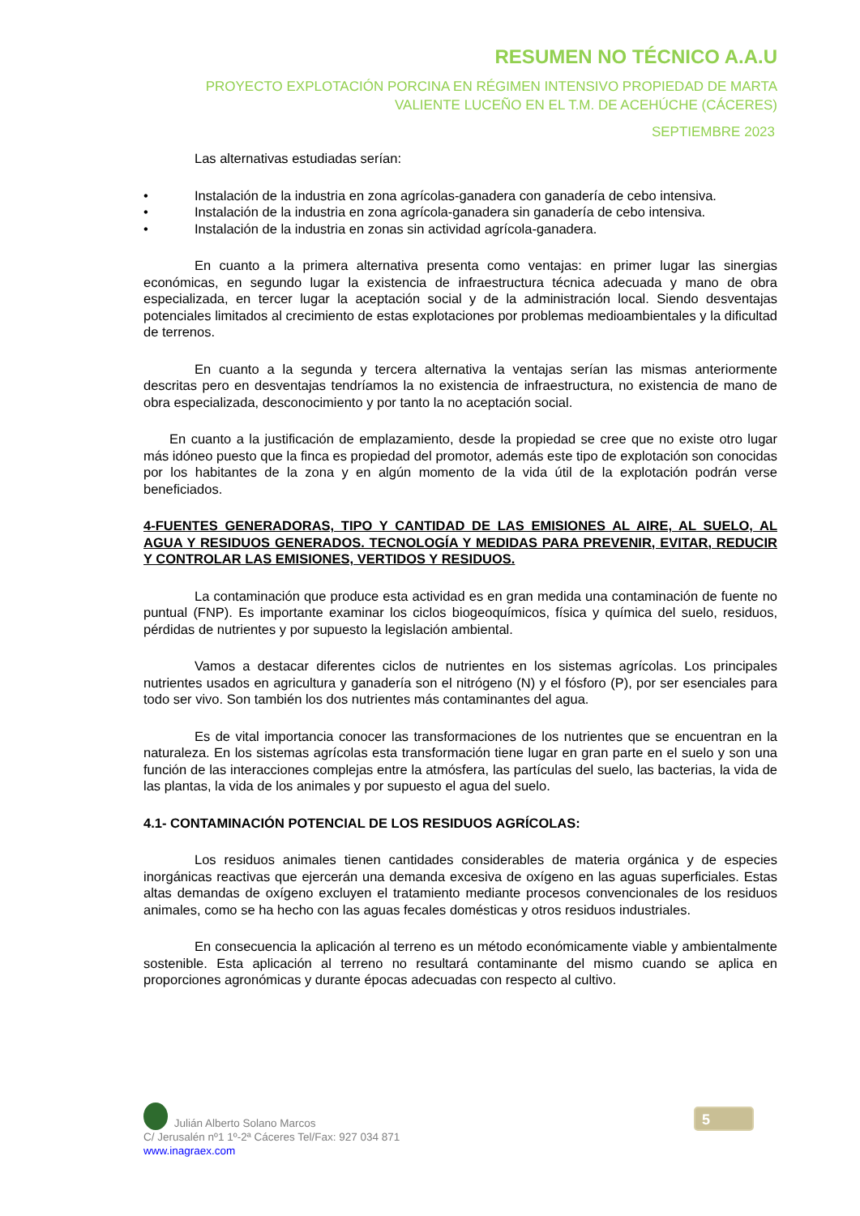RESUMEN NO TÉCNICO A.A.U
PROYECTO EXPLOTACIÓN PORCINA EN RÉGIMEN INTENSIVO PROPIEDAD DE MARTA VALIENTE LUCEÑO EN EL T.M. DE ACEHÚCHE (CÁCERES)
SEPTIEMBRE 2023
Las alternativas estudiadas serían:
• Instalación de la industria en zona agrícolas-ganadera con ganadería de cebo intensiva.
• Instalación de la industria en zona agrícola-ganadera sin ganadería de cebo intensiva.
• Instalación de la industria en zonas sin actividad agrícola-ganadera.
En cuanto a la primera alternativa presenta como ventajas: en primer lugar las sinergias económicas, en segundo lugar la existencia de infraestructura técnica adecuada y mano de obra especializada, en tercer lugar la aceptación social y de la administración local. Siendo desventajas potenciales limitados al crecimiento de estas explotaciones por problemas medioambientales y la dificultad de terrenos.
En cuanto a la segunda y tercera alternativa la ventajas serían las mismas anteriormente descritas pero en desventajas tendríamos la no existencia de infraestructura, no existencia de mano de obra especializada, desconocimiento y por tanto la no aceptación social.
En cuanto a la justificación de emplazamiento, desde la propiedad se cree que no existe otro lugar más idóneo puesto que la finca es propiedad del promotor, además este tipo de explotación son conocidas por los habitantes de la zona y en algún momento de la vida útil de la explotación podrán verse beneficiados.
4-FUENTES GENERADORAS, TIPO Y CANTIDAD DE LAS EMISIONES AL AIRE, AL SUELO, AL AGUA Y RESIDUOS GENERADOS. TECNOLOGÍA Y MEDIDAS PARA PREVENIR, EVITAR, REDUCIR Y CONTROLAR LAS EMISIONES, VERTIDOS Y RESIDUOS.
La contaminación que produce esta actividad es en gran medida una contaminación de fuente no puntual (FNP). Es importante examinar los ciclos biogeoquímicos, física y química del suelo, residuos, pérdidas de nutrientes y por supuesto la legislación ambiental.
Vamos a destacar diferentes ciclos de nutrientes en los sistemas agrícolas. Los principales nutrientes usados en agricultura y ganadería son el nitrógeno (N) y el fósforo (P), por ser esenciales para todo ser vivo. Son también los dos nutrientes más contaminantes del agua.
Es de vital importancia conocer las transformaciones de los nutrientes que se encuentran en la naturaleza. En los sistemas agrícolas esta transformación tiene lugar en gran parte en el suelo y son una función de las interacciones complejas entre la atmósfera, las partículas del suelo, las bacterias, la vida de las plantas, la vida de los animales y por supuesto el agua del suelo.
4.1- CONTAMINACIÓN POTENCIAL DE LOS RESIDUOS AGRÍCOLAS:
Los residuos animales tienen cantidades considerables de materia orgánica y de especies inorgánicas reactivas que ejercerán una demanda excesiva de oxígeno en las aguas superficiales. Estas altas demandas de oxígeno excluyen el tratamiento mediante procesos convencionales de los residuos animales, como se ha hecho con las aguas fecales domésticas y otros residuos industriales.
En consecuencia la aplicación al terreno es un método económicamente viable y ambientalmente sostenible. Esta aplicación al terreno no resultará contaminante del mismo cuando se aplica en proporciones agronómicas y durante épocas adecuadas con respecto al cultivo.
Julián Alberto Solano Marcos
C/ Jerusalén nº1 1º-2ª Cáceres Tel/Fax: 927 034 871
www.inagraex.com
5